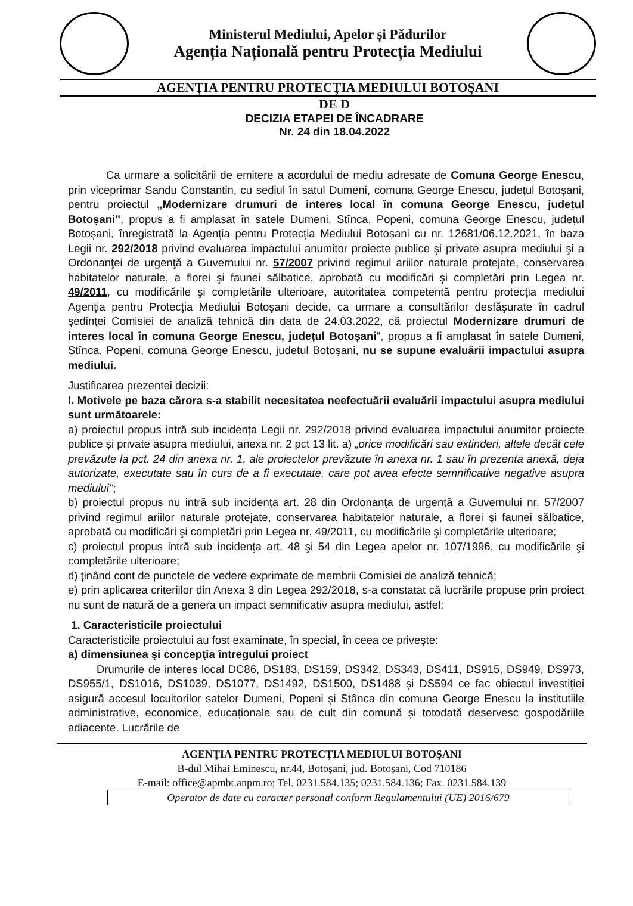Ministerul Mediului, Apelor și Pădurilor
Agenția Națională pentru Protecția Mediului
AGENŢIA PENTRU PROTECŢIA MEDIULUI BOTOŞANI
DE D
DECIZIA ETAPEI DE ÎNCADRARE
Nr. 24 din 18.04.2022
Ca urmare a solicitării de emitere a acordului de mediu adresate de Comuna George Enescu, prin viceprimar Sandu Constantin, cu sediul în satul Dumeni, comuna George Enescu, județul Botoșani, pentru proiectul „Modernizare drumuri de interes local în comuna George Enescu, județul Botoșani", propus a fi amplasat în satele Dumeni, Stînca, Popeni, comuna George Enescu, județul Botoșani, înregistrată la Agenția pentru Protecția Mediului Botoșani cu nr. 12681/06.12.2021, în baza Legii nr. 292/2018 privind evaluarea impactului anumitor proiecte publice şi private asupra mediului şi a Ordonanţei de urgenţă a Guvernului nr. 57/2007 privind regimul ariilor naturale protejate, conservarea habitatelor naturale, a florei şi faunei sălbatice, aprobată cu modificări şi completări prin Legea nr. 49/2011, cu modificările şi completările ulterioare, autoritatea competentă pentru protecţia mediului Agenţia pentru Protecţia Mediului Botoşani decide, ca urmare a consultărilor desfăşurate în cadrul şedinţei Comisiei de analiză tehnică din data de 24.03.2022, că proiectul Modernizare drumuri de interes local în comuna George Enescu, județul Botoșani", propus a fi amplasat în satele Dumeni, Stînca, Popeni, comuna George Enescu, județul Botoșani, nu se supune evaluării impactului asupra mediului.
Justificarea prezentei decizii:
I. Motivele pe baza cărora s-a stabilit necesitatea neefectuării evaluării impactului asupra mediului sunt următoarele:
a) proiectul propus intră sub incidența Legii nr. 292/2018 privind evaluarea impactului anumitor proiecte publice și private asupra mediului, anexa nr. 2 pct 13 lit. a) „orice modificări sau extinderi, altele decât cele prevăzute la pct. 24 din anexa nr. 1, ale proiectelor prevăzute în anexa nr. 1 sau în prezenta anexă, deja autorizate, executate sau în curs de a fi executate, care pot avea efecte semnificative negative asupra mediului";
b) proiectul propus nu intră sub incidenţa art. 28 din Ordonanţa de urgenţă a Guvernului nr. 57/2007 privind regimul ariilor naturale protejate, conservarea habitatelor naturale, a florei şi faunei sălbatice, aprobată cu modificări şi completări prin Legea nr. 49/2011, cu modificările şi completările ulterioare;
c) proiectul propus intră sub incidenţa art. 48 şi 54 din Legea apelor nr. 107/1996, cu modificările şi completările ulterioare;
d) ţinând cont de punctele de vedere exprimate de membrii Comisiei de analiză tehnică;
e) prin aplicarea criteriilor din Anexa 3 din Legea 292/2018, s-a constatat că lucrările propuse prin proiect nu sunt de natură de a genera un impact semnificativ asupra mediului, astfel:
1. Caracteristicile proiectului
Caracteristicile proiectului au fost examinate, în special, în ceea ce priveşte:
a) dimensiunea şi concepţia întregului proiect
Drumurile de interes local DC86, DS183, DS159, DS342, DS343, DS411, DS915, DS949, DS973, DS955/1, DS1016, DS1039, DS1077, DS1492, DS1500, DS1488 și DS594 ce fac obiectul investiției asigură accesul locuitorilor satelor Dumeni, Popeni și Stânca din comuna George Enescu la institutiile administrative, economice, educaționale sau de cult din comună și totodată deservesc gospodăriile adiacente. Lucrările de
AGENŢIA PENTRU PROTECŢIA MEDIULUI BOTOŞANI
B-dul Mihai Eminescu, nr.44, Botoșani, jud. Botoșani, Cod 710186
E-mail: office@apmbt.anpm.ro; Tel. 0231.584.135; 0231.584.136; Fax. 0231.584.139
Operator de date cu caracter personal conform Regulamentului (UE) 2016/679